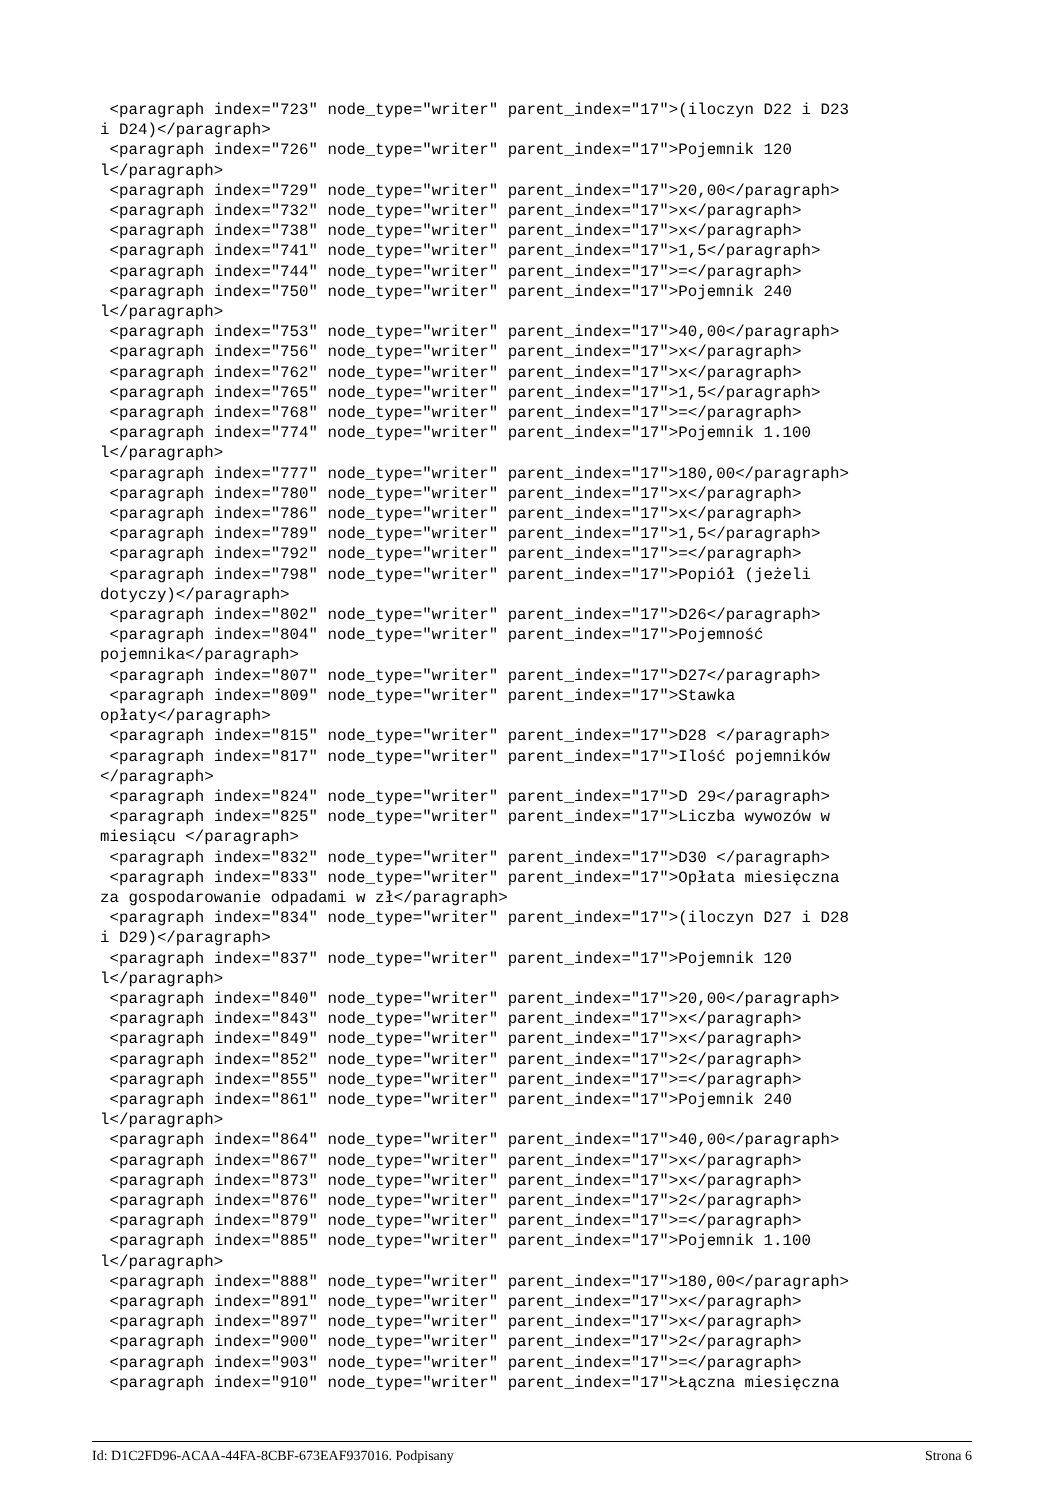<paragraph index="723" node_type="writer" parent_index="17">(iloczyn D22 i D23
i D24)</paragraph>
 <paragraph index="726" node_type="writer" parent_index="17">Pojemnik 120
l</paragraph>
 <paragraph index="729" node_type="writer" parent_index="17">20,00</paragraph>
 <paragraph index="732" node_type="writer" parent_index="17">x</paragraph>
 <paragraph index="738" node_type="writer" parent_index="17">x</paragraph>
 <paragraph index="741" node_type="writer" parent_index="17">1,5</paragraph>
 <paragraph index="744" node_type="writer" parent_index="17">=</paragraph>
 <paragraph index="750" node_type="writer" parent_index="17">Pojemnik 240
l</paragraph>
 <paragraph index="753" node_type="writer" parent_index="17">40,00</paragraph>
 <paragraph index="756" node_type="writer" parent_index="17">x</paragraph>
 <paragraph index="762" node_type="writer" parent_index="17">x</paragraph>
 <paragraph index="765" node_type="writer" parent_index="17">1,5</paragraph>
 <paragraph index="768" node_type="writer" parent_index="17">=</paragraph>
 <paragraph index="774" node_type="writer" parent_index="17">Pojemnik 1.100
l</paragraph>
 <paragraph index="777" node_type="writer" parent_index="17">180,00</paragraph>
 <paragraph index="780" node_type="writer" parent_index="17">x</paragraph>
 <paragraph index="786" node_type="writer" parent_index="17">x</paragraph>
 <paragraph index="789" node_type="writer" parent_index="17">1,5</paragraph>
 <paragraph index="792" node_type="writer" parent_index="17">=</paragraph>
 <paragraph index="798" node_type="writer" parent_index="17">Popiół (jeżeli
dotyczy)</paragraph>
 <paragraph index="802" node_type="writer" parent_index="17">D26</paragraph>
 <paragraph index="804" node_type="writer" parent_index="17">Pojemność
pojemnika</paragraph>
 <paragraph index="807" node_type="writer" parent_index="17">D27</paragraph>
 <paragraph index="809" node_type="writer" parent_index="17">Stawka
opłaty</paragraph>
 <paragraph index="815" node_type="writer" parent_index="17">D28 </paragraph>
 <paragraph index="817" node_type="writer" parent_index="17">Ilość pojemników
</paragraph>
 <paragraph index="824" node_type="writer" parent_index="17">D 29</paragraph>
 <paragraph index="825" node_type="writer" parent_index="17">Liczba wywozów w
miesiącu </paragraph>
 <paragraph index="832" node_type="writer" parent_index="17">D30 </paragraph>
 <paragraph index="833" node_type="writer" parent_index="17">Opłata miesięczna
za gospodarowanie odpadami w zł</paragraph>
 <paragraph index="834" node_type="writer" parent_index="17">(iloczyn D27 i D28
i D29)</paragraph>
 <paragraph index="837" node_type="writer" parent_index="17">Pojemnik 120
l</paragraph>
 <paragraph index="840" node_type="writer" parent_index="17">20,00</paragraph>
 <paragraph index="843" node_type="writer" parent_index="17">x</paragraph>
 <paragraph index="849" node_type="writer" parent_index="17">x</paragraph>
 <paragraph index="852" node_type="writer" parent_index="17">2</paragraph>
 <paragraph index="855" node_type="writer" parent_index="17">=</paragraph>
 <paragraph index="861" node_type="writer" parent_index="17">Pojemnik 240
l</paragraph>
 <paragraph index="864" node_type="writer" parent_index="17">40,00</paragraph>
 <paragraph index="867" node_type="writer" parent_index="17">x</paragraph>
 <paragraph index="873" node_type="writer" parent_index="17">x</paragraph>
 <paragraph index="876" node_type="writer" parent_index="17">2</paragraph>
 <paragraph index="879" node_type="writer" parent_index="17">=</paragraph>
 <paragraph index="885" node_type="writer" parent_index="17">Pojemnik 1.100
l</paragraph>
 <paragraph index="888" node_type="writer" parent_index="17">180,00</paragraph>
 <paragraph index="891" node_type="writer" parent_index="17">x</paragraph>
 <paragraph index="897" node_type="writer" parent_index="17">x</paragraph>
 <paragraph index="900" node_type="writer" parent_index="17">2</paragraph>
 <paragraph index="903" node_type="writer" parent_index="17">=</paragraph>
 <paragraph index="910" node_type="writer" parent_index="17">Łączna miesięczna
Id: D1C2FD96-ACAA-44FA-8CBF-673EAF937016. Podpisany Strona 6